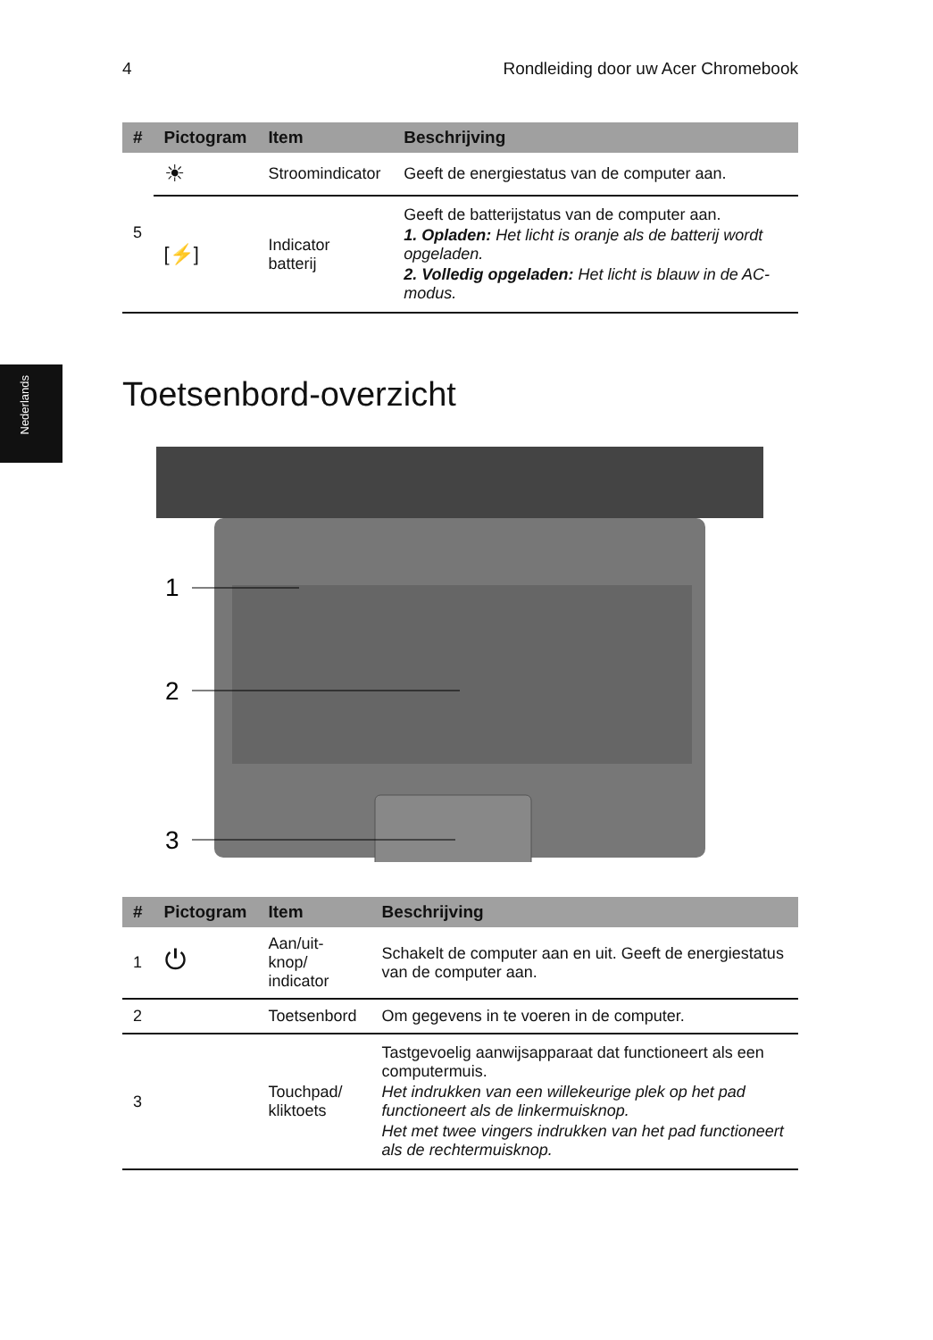4 Rondleiding door uw Acer Chromebook
Nederlands
| # | Pictogram | Item | Beschrijving |
| --- | --- | --- | --- |
| 5 | ☀ | Stroomindicator | Geeft de energiestatus van de computer aan. |
| | [⚡] | Indicator batterij | Geeft de batterijstatus van de computer aan. 1. Opladen: Het licht is oranje als de batterij wordt opgeladen. 2. Volledig opgeladen: Het licht is blauw in de AC-modus. |
Toetsenbord-overzicht
1
2
3
| # | Pictogram | Item | Beschrijving |
| --- | --- | --- | --- |
| 1 | ⏻ | Aan/uit-knop/ indicator | Schakelt de computer aan en uit. Geeft de energiestatus van de computer aan. |
| 2 | | Toetsenbord | Om gegevens in te voeren in de computer. |
| 3 | | Touchpad/ kliktoets | Tastgevoelig aanwijsapparaat dat functioneert als een computermuis. Het indrukken van een willekeurige plek op het pad functioneert als de linkermuisknop. Het met twee vingers indrukken van het pad functioneert als de rechtermuisknop. |